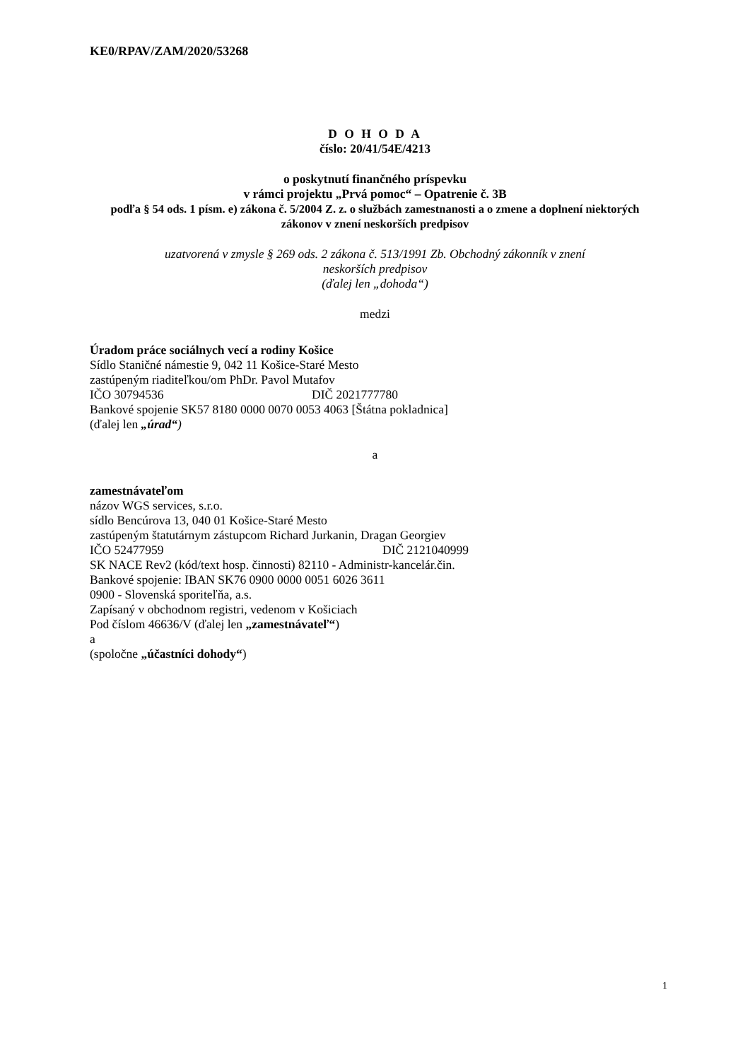KE0/RPAV/ZAM/2020/53268
D O H O D A
číslo: 20/41/54E/4213
o poskytnutí finančného príspevku
v rámci projektu „Prvá pomoc“ – Opatrenie č. 3B
podľa § 54 ods. 1 písm. e) zákona č. 5/2004 Z. z. o službách zamestnanosti a o zmene a doplnení niektorých zákonov v znení neskorších predpisov
uzatvorená v zmysle § 269 ods. 2 zákona č. 513/1991 Zb. Obchodný zákonník v znení
neskorších predpisov
(ďalej len „dohoda“)
medzi
Úradom práce sociálnych vecí a rodiny Košice
Sídlo Staničné námestie 9, 042 11 Košice-Staré Mesto
zastúpeným riaditeľkou/om PhDr. Pavol Mutafov
IČO 30794536 DIČ 2021777780
Bankové spojenie SK57 8180 0000 0070 0053 4063 [Štátna pokladnica]
(ďalej len „úrad“)
a
zamestnávateľom
názov WGS services, s.r.o.
sídlo Bencúrova 13, 040 01 Košice-Staré Mesto
zastúpeným štatutárnym zástupcom Richard Jurkanin, Dragan Georgiev
IČO 52477959 DIČ 2121040999
SK NACE Rev2 (kód/text hosp. činnosti) 82110 - Administr-kancelár.čin.
Bankové spojenie: IBAN SK76 0900 0000 0051 6026 3611
0900 - Slovenská sporiteľňa, a.s.
Zapísaný v obchodnom registri, vedenom v Košiciach
Pod číslom 46636/V (ďalej len „zamestnávateľ“)
a
(spoločne „účastníci dohody“)
1